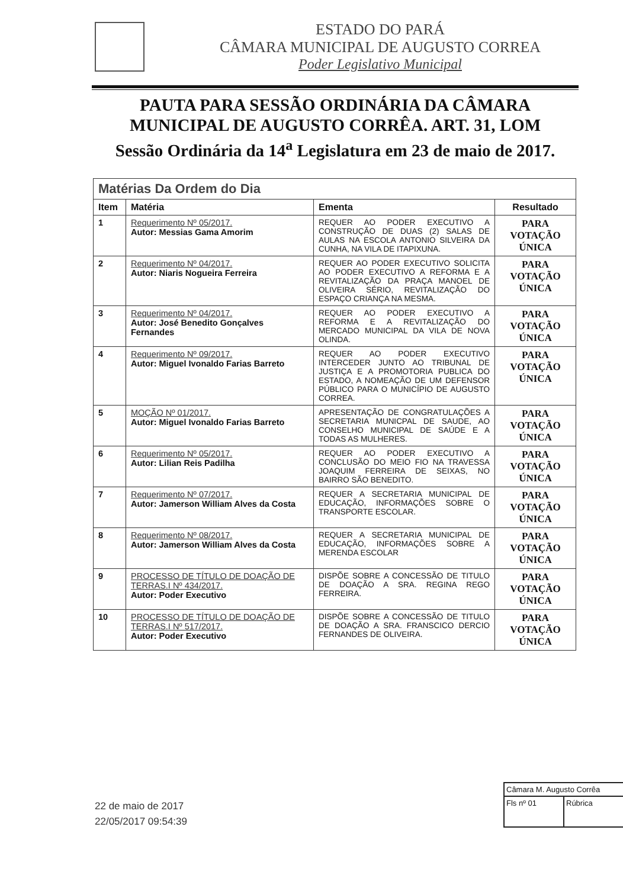ESTADO DO PARÁ
CÂMARA MUNICIPAL DE AUGUSTO CORREA
Poder Legislativo Municipal
PAUTA PARA SESSÃO ORDINÁRIA DA CÂMARA MUNICIPAL DE AUGUSTO CORRÊA. ART. 31, LOM
Sessão Ordinária da 14<sup>a</sup> Legislatura em 23 de maio de 2017.
| Matérias Da Ordem do Dia | | | |
| --- | --- | --- | --- |
| Item | Matéria | Ementa | Resultado |
| 1 | Requerimento Nº 05/2017. Autor: Messias Gama Amorim | REQUER AO PODER EXECUTIVO A CONSTRUÇÃO DE DUAS (2) SALAS DE AULAS NA ESCOLA ANTONIO SILVEIRA DA CUNHA, NA VILA DE ITAPIXUNA. | PARA VOTAÇÃO ÚNICA |
| 2 | Requerimento Nº 04/2017. Autor: Niaris Nogueira Ferreira | REQUER AO PODER EXECUTIVO SOLICITA AO PODER EXECUTIVO A REFORMA E A REVITALIZAÇÃO DA PRAÇA MANOEL DE OLIVEIRA SÉRIO, REVITALIZAÇÃO DO ESPAÇO CRIANÇA NA MESMA. | PARA VOTAÇÃO ÚNICA |
| 3 | Requerimento Nº 04/2017. Autor: José Benedito Gonçalves Fernandes | REQUER AO PODER EXECUTIVO A REFORMA E A REVITALIZAÇÃO DO MERCADO MUNICIPAL DA VILA DE NOVA OLINDA. | PARA VOTAÇÃO ÚNICA |
| 4 | Requerimento Nº 09/2017. Autor: Miguel Ivonaldo Farias Barreto | REQUER AO PODER EXECUTIVO INTERCEDER JUNTO AO TRIBUNAL DE JUSTIÇA E A PROMOTORIA PUBLICA DO ESTADO, A NOMEAÇÃO DE UM DEFENSOR PÚBLICO PARA O MUNICÍPIO DE AUGUSTO CORREA. | PARA VOTAÇÃO ÚNICA |
| 5 | MOÇÃO Nº 01/2017. Autor: Miguel Ivonaldo Farias Barreto | APRESENTAÇÃO DE CONGRATULAÇÕES A SECRETARIA MUNICPAL DE SAUDE, AO CONSELHO MUNICIPAL DE SAÚDE E A TODAS AS MULHERES. | PARA VOTAÇÃO ÚNICA |
| 6 | Requerimento Nº 05/2017. Autor: Lilian Reis Padilha | REQUER AO PODER EXECUTIVO A CONCLUSÃO DO MEIO FIO NA TRAVESSA JOAQUIM FERREIRA DE SEIXAS, NO BAIRRO SÃO BENEDITO. | PARA VOTAÇÃO ÚNICA |
| 7 | Requerimento Nº 07/2017. Autor: Jamerson William Alves da Costa | REQUER A SECRETARIA MUNICIPAL DE EDUCAÇÃO, INFORMAÇÕES SOBRE O TRANSPORTE ESCOLAR. | PARA VOTAÇÃO ÚNICA |
| 8 | Requerimento Nº 08/2017. Autor: Jamerson William Alves da Costa | REQUER A SECRETARIA MUNICIPAL DE EDUCAÇÃO, INFORMAÇÕES SOBRE A MERENDA ESCOLAR | PARA VOTAÇÃO ÚNICA |
| 9 | PROCESSO DE TÍTULO DE DOAÇÃO DE TERRAS.I Nº 434/2017. Autor: Poder Executivo | DISPÕE SOBRE A CONCESSÃO DE TITULO DE DOAÇÃO A SRA. REGINA REGO FERREIRA. | PARA VOTAÇÃO ÚNICA |
| 10 | PROCESSO DE TÍTULO DE DOAÇÃO DE TERRAS.I Nº 517/2017. Autor: Poder Executivo | DISPÕE SOBRE A CONCESSÃO DE TITULO DE DOAÇÃO A SRA. FRANSCICO DERCIO FERNANDES DE OLIVEIRA. | PARA VOTAÇÃO ÚNICA |
22 de maio de 2017
22/05/2017 09:54:39
Câmara M. Augusto Corrêa
Fls nº 01 Rúbrica